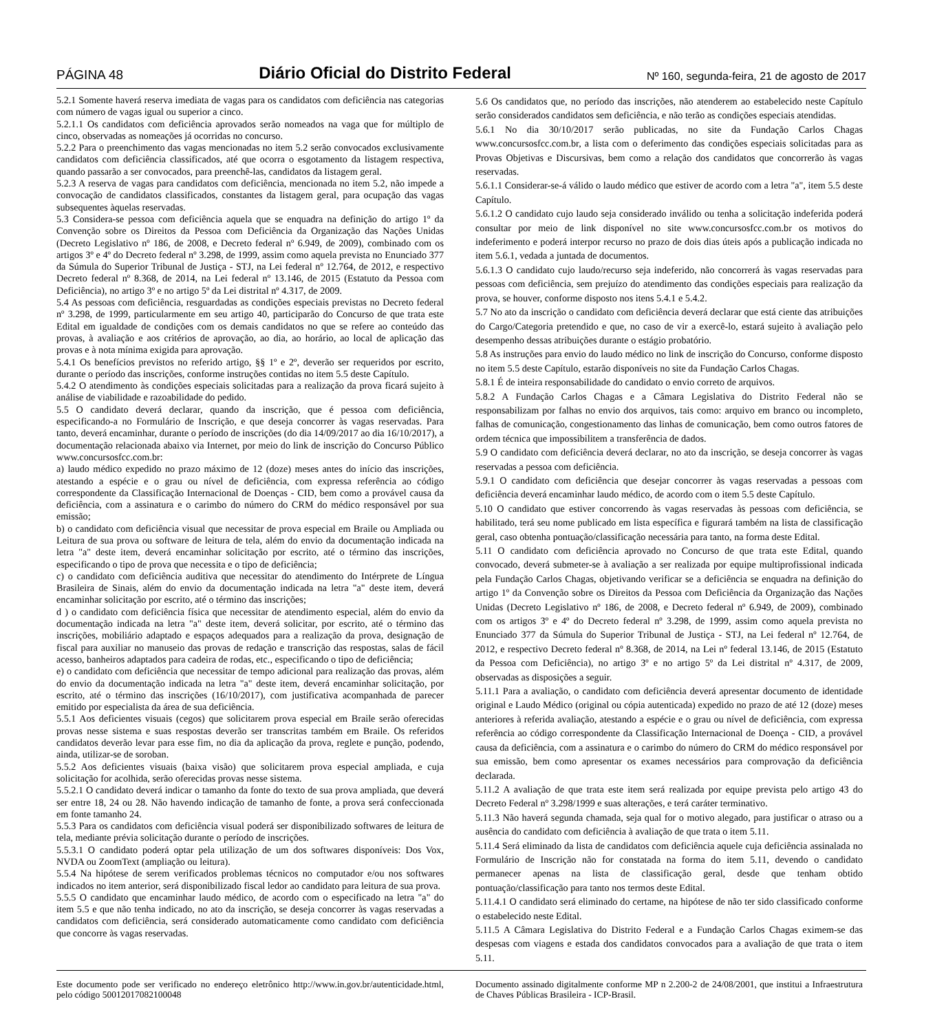PÁGINA 48 Diário Oficial do Distrito Federal Nº 160, segunda-feira, 21 de agosto de 2017
5.2.1 Somente haverá reserva imediata de vagas para os candidatos com deficiência nas categorias com número de vagas igual ou superior a cinco.
5.2.1.1 Os candidatos com deficiência aprovados serão nomeados na vaga que for múltiplo de cinco, observadas as nomeações já ocorridas no concurso.
5.2.2 Para o preenchimento das vagas mencionadas no item 5.2 serão convocados exclusivamente candidatos com deficiência classificados, até que ocorra o esgotamento da listagem respectiva, quando passarão a ser convocados, para preenchê-las, candidatos da listagem geral.
5.2.3 A reserva de vagas para candidatos com deficiência, mencionada no item 5.2, não impede a convocação de candidatos classificados, constantes da listagem geral, para ocupação das vagas subsequentes àquelas reservadas.
5.3 Considera-se pessoa com deficiência aquela que se enquadra na definição do artigo 1º da Convenção sobre os Direitos da Pessoa com Deficiência da Organização das Nações Unidas (Decreto Legislativo nº 186, de 2008, e Decreto federal nº 6.949, de 2009), combinado com os artigos 3º e 4º do Decreto federal nº 3.298, de 1999, assim como aquela prevista no Enunciado 377 da Súmula do Superior Tribunal de Justiça - STJ, na Lei federal nº 12.764, de 2012, e respectivo Decreto federal nº 8.368, de 2014, na Lei federal nº 13.146, de 2015 (Estatuto da Pessoa com Deficiência), no artigo 3º e no artigo 5º da Lei distrital nº 4.317, de 2009.
5.4 As pessoas com deficiência, resguardadas as condições especiais previstas no Decreto federal nº 3.298, de 1999, particularmente em seu artigo 40, participarão do Concurso de que trata este Edital em igualdade de condições com os demais candidatos no que se refere ao conteúdo das provas, à avaliação e aos critérios de aprovação, ao dia, ao horário, ao local de aplicação das provas e à nota mínima exigida para aprovação.
5.4.1 Os benefícios previstos no referido artigo, §§ 1º e 2º, deverão ser requeridos por escrito, durante o período das inscrições, conforme instruções contidas no item 5.5 deste Capítulo.
5.4.2 O atendimento às condições especiais solicitadas para a realização da prova ficará sujeito à análise de viabilidade e razoabilidade do pedido.
5.5 O candidato deverá declarar, quando da inscrição, que é pessoa com deficiência, especificando-a no Formulário de Inscrição, e que deseja concorrer às vagas reservadas. Para tanto, deverá encaminhar, durante o período de inscrições (do dia 14/09/2017 ao dia 16/10/2017), a documentação relacionada abaixo via Internet, por meio do link de inscrição do Concurso Público www.concursosfcc.com.br:
a) laudo médico expedido no prazo máximo de 12 (doze) meses antes do início das inscrições, atestando a espécie e o grau ou nível de deficiência, com expressa referência ao código correspondente da Classificação Internacional de Doenças - CID, bem como a provável causa da deficiência, com a assinatura e o carimbo do número do CRM do médico responsável por sua emissão;
b) o candidato com deficiência visual que necessitar de prova especial em Braile ou Ampliada ou Leitura de sua prova ou software de leitura de tela, além do envio da documentação indicada na letra "a" deste item, deverá encaminhar solicitação por escrito, até o término das inscrições, especificando o tipo de prova que necessita e o tipo de deficiência;
c) o candidato com deficiência auditiva que necessitar do atendimento do Intérprete de Língua Brasileira de Sinais, além do envio da documentação indicada na letra "a" deste item, deverá encaminhar solicitação por escrito, até o término das inscrições;
d ) o candidato com deficiência física que necessitar de atendimento especial, além do envio da documentação indicada na letra "a" deste item, deverá solicitar, por escrito, até o término das inscrições, mobiliário adaptado e espaços adequados para a realização da prova, designação de fiscal para auxiliar no manuseio das provas de redação e transcrição das respostas, salas de fácil acesso, banheiros adaptados para cadeira de rodas, etc., especificando o tipo de deficiência;
e) o candidato com deficiência que necessitar de tempo adicional para realização das provas, além do envio da documentação indicada na letra "a" deste item, deverá encaminhar solicitação, por escrito, até o término das inscrições (16/10/2017), com justificativa acompanhada de parecer emitido por especialista da área de sua deficiência.
5.5.1 Aos deficientes visuais (cegos) que solicitarem prova especial em Braile serão oferecidas provas nesse sistema e suas respostas deverão ser transcritas também em Braile. Os referidos candidatos deverão levar para esse fim, no dia da aplicação da prova, reglete e punção, podendo, ainda, utilizar-se de soroban.
5.5.2 Aos deficientes visuais (baixa visão) que solicitarem prova especial ampliada, e cuja solicitação for acolhida, serão oferecidas provas nesse sistema.
5.5.2.1 O candidato deverá indicar o tamanho da fonte do texto de sua prova ampliada, que deverá ser entre 18, 24 ou 28. Não havendo indicação de tamanho de fonte, a prova será confeccionada em fonte tamanho 24.
5.5.3 Para os candidatos com deficiência visual poderá ser disponibilizado softwares de leitura de tela, mediante prévia solicitação durante o período de inscrições.
5.5.3.1 O candidato poderá optar pela utilização de um dos softwares disponíveis: Dos Vox, NVDA ou ZoomText (ampliação ou leitura).
5.5.4 Na hipótese de serem verificados problemas técnicos no computador e/ou nos softwares indicados no item anterior, será disponibilizado fiscal ledor ao candidato para leitura de sua prova.
5.5.5 O candidato que encaminhar laudo médico, de acordo com o especificado na letra "a" do item 5.5 e que não tenha indicado, no ato da inscrição, se deseja concorrer às vagas reservadas a candidatos com deficiência, será considerado automaticamente como candidato com deficiência que concorre às vagas reservadas.
5.6 Os candidatos que, no período das inscrições, não atenderem ao estabelecido neste Capítulo serão considerados candidatos sem deficiência, e não terão as condições especiais atendidas.
5.6.1 No dia 30/10/2017 serão publicadas, no site da Fundação Carlos Chagas www.concursosfcc.com.br, a lista com o deferimento das condições especiais solicitadas para as Provas Objetivas e Discursivas, bem como a relação dos candidatos que concorrerão às vagas reservadas.
5.6.1.1 Considerar-se-á válido o laudo médico que estiver de acordo com a letra "a", item 5.5 deste Capítulo.
5.6.1.2 O candidato cujo laudo seja considerado inválido ou tenha a solicitação indeferida poderá consultar por meio de link disponível no site www.concursosfcc.com.br os motivos do indeferimento e poderá interpor recurso no prazo de dois dias úteis após a publicação indicada no item 5.6.1, vedada a juntada de documentos.
5.6.1.3 O candidato cujo laudo/recurso seja indeferido, não concorrerá às vagas reservadas para pessoas com deficiência, sem prejuízo do atendimento das condições especiais para realização da prova, se houver, conforme disposto nos itens 5.4.1 e 5.4.2.
5.7 No ato da inscrição o candidato com deficiência deverá declarar que está ciente das atribuições do Cargo/Categoria pretendido e que, no caso de vir a exercê-lo, estará sujeito à avaliação pelo desempenho dessas atribuições durante o estágio probatório.
5.8 As instruções para envio do laudo médico no link de inscrição do Concurso, conforme disposto no item 5.5 deste Capítulo, estarão disponíveis no site da Fundação Carlos Chagas.
5.8.1 É de inteira responsabilidade do candidato o envio correto de arquivos.
5.8.2 A Fundação Carlos Chagas e a Câmara Legislativa do Distrito Federal não se responsabilizam por falhas no envio dos arquivos, tais como: arquivo em branco ou incompleto, falhas de comunicação, congestionamento das linhas de comunicação, bem como outros fatores de ordem técnica que impossibilitem a transferência de dados.
5.9 O candidato com deficiência deverá declarar, no ato da inscrição, se deseja concorrer às vagas reservadas a pessoa com deficiência.
5.9.1 O candidato com deficiência que desejar concorrer às vagas reservadas a pessoas com deficiência deverá encaminhar laudo médico, de acordo com o item 5.5 deste Capítulo.
5.10 O candidato que estiver concorrendo às vagas reservadas às pessoas com deficiência, se habilitado, terá seu nome publicado em lista específica e figurará também na lista de classificação geral, caso obtenha pontuação/classificação necessária para tanto, na forma deste Edital.
5.11 O candidato com deficiência aprovado no Concurso de que trata este Edital, quando convocado, deverá submeter-se à avaliação a ser realizada por equipe multiprofissional indicada pela Fundação Carlos Chagas, objetivando verificar se a deficiência se enquadra na definição do artigo 1º da Convenção sobre os Direitos da Pessoa com Deficiência da Organização das Nações Unidas (Decreto Legislativo nº 186, de 2008, e Decreto federal nº 6.949, de 2009), combinado com os artigos 3º e 4º do Decreto federal nº 3.298, de 1999, assim como aquela prevista no Enunciado 377 da Súmula do Superior Tribunal de Justiça - STJ, na Lei federal nº 12.764, de 2012, e respectivo Decreto federal nº 8.368, de 2014, na Lei nº federal 13.146, de 2015 (Estatuto da Pessoa com Deficiência), no artigo 3º e no artigo 5º da Lei distrital nº 4.317, de 2009, observadas as disposições a seguir.
5.11.1 Para a avaliação, o candidato com deficiência deverá apresentar documento de identidade original e Laudo Médico (original ou cópia autenticada) expedido no prazo de até 12 (doze) meses anteriores à referida avaliação, atestando a espécie e o grau ou nível de deficiência, com expressa referência ao código correspondente da Classificação Internacional de Doença - CID, a provável causa da deficiência, com a assinatura e o carimbo do número do CRM do médico responsável por sua emissão, bem como apresentar os exames necessários para comprovação da deficiência declarada.
5.11.2 A avaliação de que trata este item será realizada por equipe prevista pelo artigo 43 do Decreto Federal nº 3.298/1999 e suas alterações, e terá caráter terminativo.
5.11.3 Não haverá segunda chamada, seja qual for o motivo alegado, para justificar o atraso ou a ausência do candidato com deficiência à avaliação de que trata o item 5.11.
5.11.4 Será eliminado da lista de candidatos com deficiência aquele cuja deficiência assinalada no Formulário de Inscrição não for constatada na forma do item 5.11, devendo o candidato permanecer apenas na lista de classificação geral, desde que tenham obtido pontuação/classificação para tanto nos termos deste Edital.
5.11.4.1 O candidato será eliminado do certame, na hipótese de não ter sido classificado conforme o estabelecido neste Edital.
5.11.5 A Câmara Legislativa do Distrito Federal e a Fundação Carlos Chagas eximem-se das despesas com viagens e estada dos candidatos convocados para a avaliação de que trata o item 5.11.
Este documento pode ser verificado no endereço eletrônico http://www.in.gov.br/autenticidade.html, pelo código 50012017082100048
Documento assinado digitalmente conforme MP n 2.200-2 de 24/08/2001, que institui a Infraestrutura de Chaves Públicas Brasileira - ICP-Brasil.